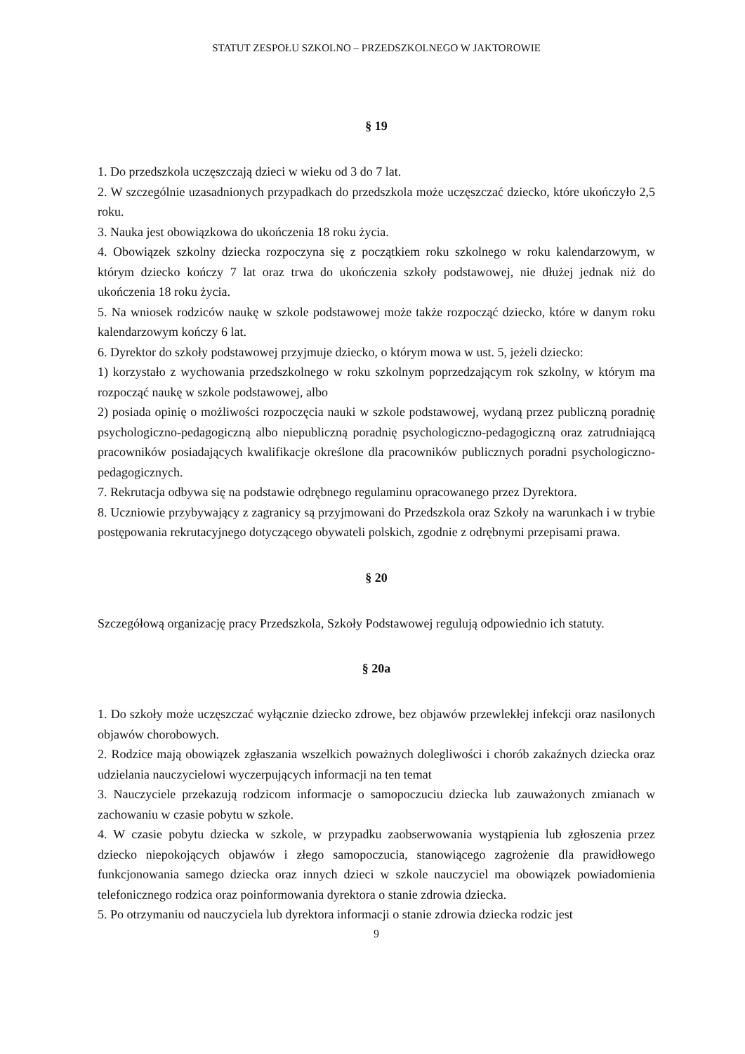STATUT ZESPOŁU SZKOLNO – PRZEDSZKOLNEGO W JAKTOROWIE
§ 19
1. Do przedszkola uczęszczają dzieci w wieku od 3 do 7 lat.
2. W szczególnie uzasadnionych przypadkach do przedszkola może uczęszczać dziecko, które ukończyło 2,5 roku.
3. Nauka jest obowiązkowa do ukończenia 18 roku życia.
4. Obowiązek szkolny dziecka rozpoczyna się z początkiem roku szkolnego w roku kalendarzowym, w którym dziecko kończy 7 lat oraz trwa do ukończenia szkoły podstawowej, nie dłużej jednak niż do ukończenia 18 roku życia.
5. Na wniosek rodziców naukę w szkole podstawowej może także rozpocząć dziecko, które w danym roku kalendarzowym kończy 6 lat.
6. Dyrektor do szkoły podstawowej przyjmuje dziecko, o którym mowa w ust. 5, jeżeli dziecko:
1) korzystało z wychowania przedszkolnego w roku szkolnym poprzedzającym rok szkolny, w którym ma rozpocząć naukę w szkole podstawowej, albo
2) posiada opinię o możliwości rozpoczęcia nauki w szkole podstawowej, wydaną przez publiczną poradnię psychologiczno-pedagogiczną albo niepubliczną poradnię psychologiczno-pedagogiczną oraz zatrudniającą pracowników posiadających kwalifikacje określone dla pracowników publicznych poradni psychologiczno-pedagogicznych.
7. Rekrutacja odbywa się na podstawie odrębnego regulaminu opracowanego przez Dyrektora.
8. Uczniowie przybywający z zagranicy są przyjmowani do Przedszkola oraz Szkoły na warunkach i w trybie postępowania rekrutacyjnego dotyczącego obywateli polskich, zgodnie z odrębnymi przepisami prawa.
§ 20
Szczegółową organizację pracy Przedszkola, Szkoły Podstawowej regulują odpowiednio ich statuty.
§ 20a
1. Do szkoły może uczęszczać wyłącznie dziecko zdrowe, bez objawów przewlekłej infekcji oraz nasilonych objawów chorobowych.
2. Rodzice mają obowiązek zgłaszania wszelkich poważnych dolegliwości i chorób zakaźnych dziecka oraz udzielania nauczycielowi wyczerpujących informacji na ten temat
3. Nauczyciele przekazują rodzicom informacje o samopoczuciu dziecka lub zauważonych zmianach w zachowaniu w czasie pobytu w szkole.
4. W czasie pobytu dziecka w szkole, w przypadku zaobserwowania wystąpienia lub zgłoszenia przez dziecko niepokojących objawów i złego samopoczucia, stanowiącego zagrożenie dla prawidłowego funkcjonowania samego dziecka oraz innych dzieci w szkole nauczyciel ma obowiązek powiadomienia telefonicznego rodzica oraz poinformowania dyrektora o stanie zdrowia dziecka.
5. Po otrzymaniu od nauczyciela lub dyrektora informacji o stanie zdrowia dziecka rodzic jest
9